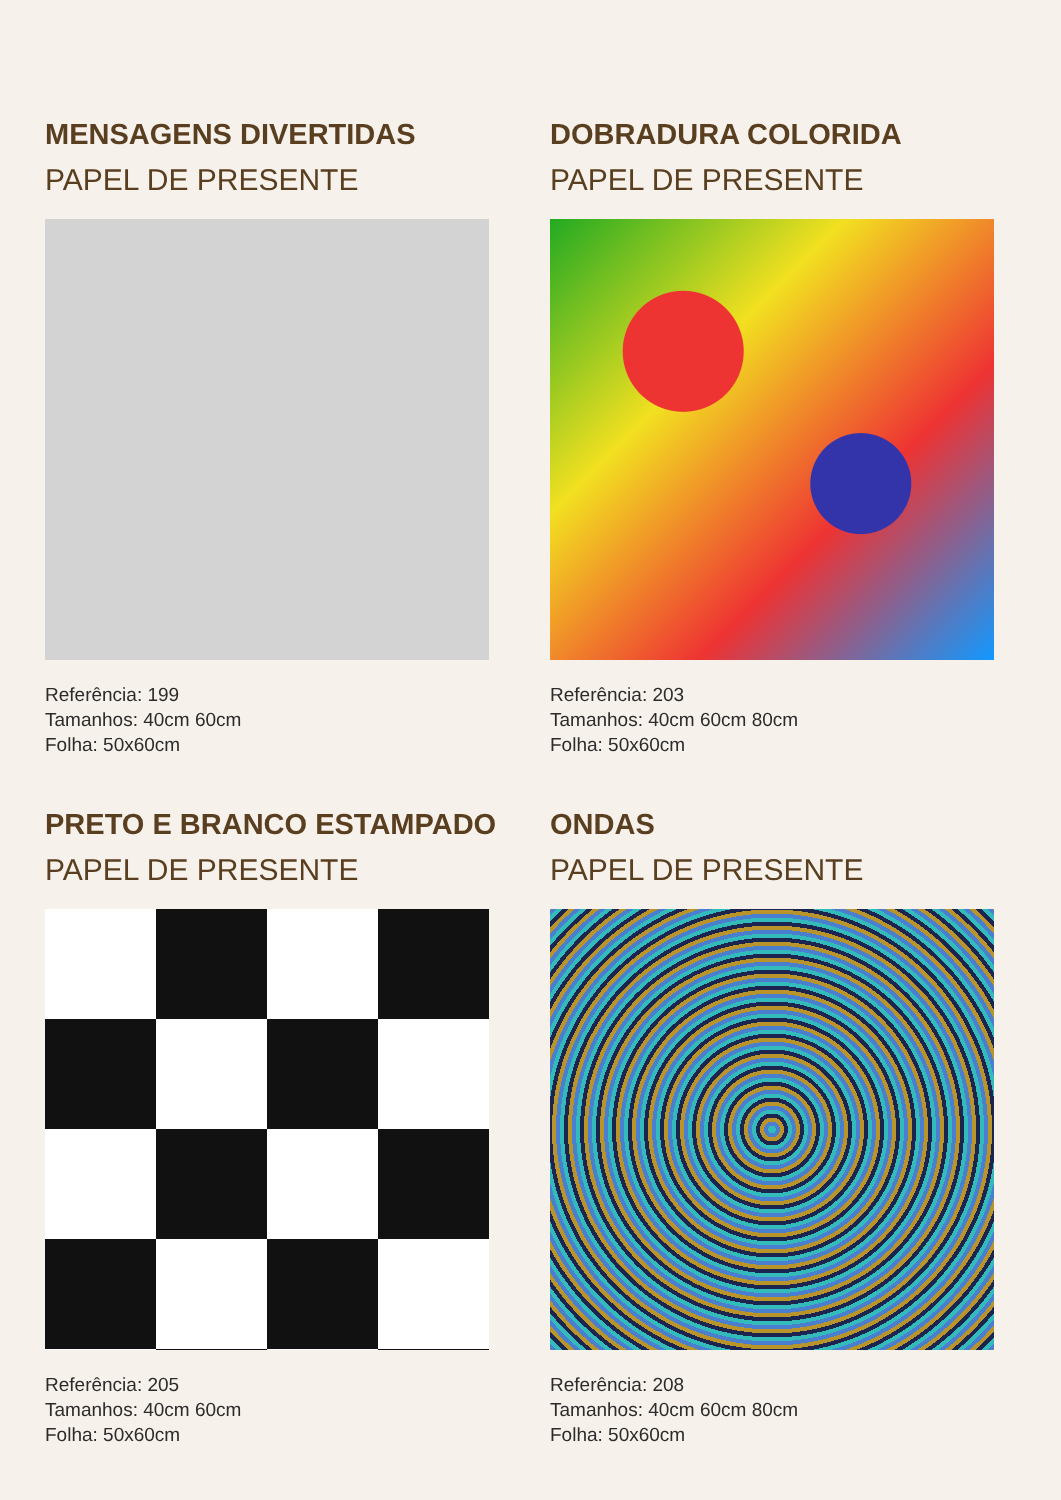MENSAGENS DIVERTIDAS
PAPEL DE PRESENTE
Referência: 199
Tamanhos: 40cm 60cm
Folha: 50x60cm
DOBRADURA COLORIDA
PAPEL DE PRESENTE
Referência: 203
Tamanhos: 40cm 60cm 80cm
Folha: 50x60cm
PRETO E BRANCO ESTAMPADO
PAPEL DE PRESENTE
Referência: 205
Tamanhos: 40cm 60cm
Folha: 50x60cm
ONDAS
PAPEL DE PRESENTE
Referência: 208
Tamanhos: 40cm 60cm 80cm
Folha: 50x60cm